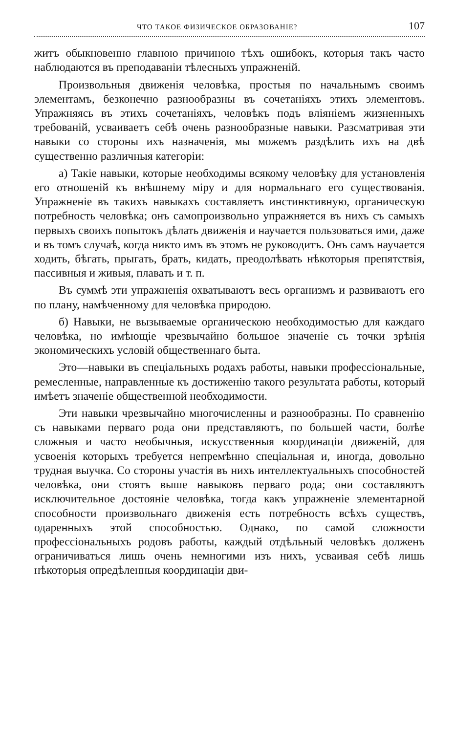ЧТО ТАКОЕ ФИЗИЧЕСКОЕ ОБРАЗОВАНІЕ? 107
житъ обыкновенно главною причиною тѣхъ ошибокъ, которыя такъ часто наблюдаются въ преподаваніи тѣлесныхъ упражненій.
Произвольныя движенія человѣка, простыя по начальнымъ своимъ элементамъ, безконечно разнообразны въ сочетаніяхъ этихъ элементовъ. Упражняясь въ этихъ сочетаніяхъ, человѣкъ подъ вліяніемъ жизненныхъ требованій, усваиваетъ себѣ очень разнообразные навыки. Разсматривая эти навыки со стороны ихъ назначенія, мы можемъ раздѣлить ихъ на двѣ существенно различныя категоріи:
а) Такіе навыки, которые необходимы всякому человѣку для установленія его отношеній къ внѣшнему міру и для нормальнаго его существованія. Упражненіе въ такихъ навыкахъ составляетъ инстинктивную, органическую потребность человѣка; онъ самопроизвольно упражняется въ нихъ съ самыхъ первыхъ своихъ попытокъ дѣлать движенія и научается пользоваться ими, даже и въ томъ случаѣ, когда никто имъ въ этомъ не руководитъ. Онъ самъ научается ходить, бѣгать, прыгать, брать, кидать, преодолѣвать нѣкоторыя препятствія, пассивныя и живыя, плавать и т. п.
Въ суммѣ эти упражненія охватываютъ весь организмъ и развиваютъ его по плану, намѣченному для человѣка природою.
б) Навыки, не вызываемые органическою необходимостью для каждаго человѣка, но имѣющіе чрезвычайно большое значеніе съ точки зрѣнія экономическихъ условій общественнаго быта.
Это—навыки въ спеціальныхъ родахъ работы, навыки профессіональные, ремесленные, направленные къ достиженію такого результата работы, который имѣетъ значеніе общественной необходимости.
Эти навыки чрезвычайно многочисленны и разнообразны. По сравненію съ навыками перваго рода они представляютъ, по большей части, болѣе сложныя и часто необычныя, искусственныя координаціи движеній, для усвоенія которыхъ требуется непремѣнно спеціальная и, иногда, довольно трудная выучка. Со стороны участія въ нихъ интеллектуальныхъ способностей человѣка, они стоятъ выше навыковъ перваго рода; они составляютъ исключительное достояніе человѣка, тогда какъ упражненіе элементарной способности произвольнаго движенія есть потребность всѣхъ существъ, одаренныхъ этой способностью. Однако, по самой сложности профессіональныхъ родовъ работы, каждый отдѣльный человѣкъ долженъ ограничиваться лишь очень немногими изъ нихъ, усваивая себѣ лишь нѣкоторыя опредѣленныя координаціи дви-